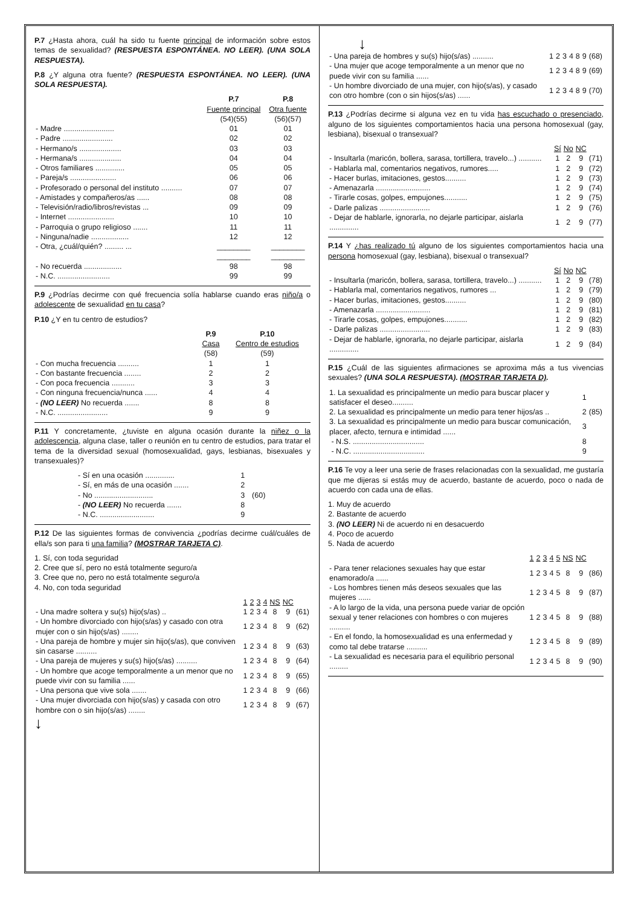P.7 ¿Hasta ahora, cuál ha sido tu fuente principal de información sobre estos temas de sexualidad? (RESPUESTA ESPONTÁNEA. NO LEER). (UNA SOLA RESPUESTA).
P.8 ¿Y alguna otra fuente? (RESPUESTA ESPONTÁNEA. NO LEER). (UNA SOLA RESPUESTA).
| | P.7 Fuente principal (54)(55) | P.8 Otra fuente (56)(57) |
| - Madre ........................ | 01 | 01 |
| - Padre ........................ | 02 | 02 |
| - Hermano/s .................... | 03 | 03 |
| - Hermana/s .................... | 04 | 04 |
| - Otros familiares .............. | 05 | 05 |
| - Pareja/s ...................... | 06 | 06 |
| - Profesorado o personal del instituto .......... | 07 | 07 |
| - Amistades y compañeros/as ...... | 08 | 08 |
| - Televisión/radio/libros/revistas ... | 09 | 09 |
| - Internet ...................... | 10 | 10 |
| - Parroquia o grupo religioso ....... | 11 | 11 |
| - Ninguna/nadie .................. | 12 | 12 |
| - Otra, ¿cuál/quién? ......... ... | ________ | ________ |
| | ________ | ________ |
| - No recuerda .................. | 98 | 98 |
| - N.C. ......................... | 99 | 99 |
P.9 ¿Podrías decirme con qué frecuencia solía hablarse cuando eras niño/a o adolescente de sexualidad en tu casa?
P.10 ¿Y en tu centro de estudios?
| | P.9 Casa (58) | P.10 Centro de estudios (59) |
| - Con mucha frecuencia .......... | 1 | 1 |
| - Con bastante frecuencia ........ | 2 | 2 |
| - Con poca frecuencia ........... | 3 | 3 |
| - Con ninguna frecuencia/nunca ...... | 4 | 4 |
| - (NO LEER) No recuerda ....... | 8 | 8 |
| - N.C. ........................ | 9 | 9 |
P.11 Y concretamente, ¿tuviste en alguna ocasión durante la niñez o la adolescencia, alguna clase, taller o reunión en tu centro de estudios, para tratar el tema de la diversidad sexual (homosexualidad, gays, lesbianas, bisexuales y transexuales)?
| - Sí en una ocasión .............. | 1 | |
| - Sí, en más de una ocasión ....... | 2 | |
| - No ............................ | 3 | (60) |
| - (NO LEER) No recuerda ....... | 8 | |
| - N.C. .......................... | 9 | |
P.12 De las siguientes formas de convivencia ¿podrías decirme cuál/cuáles de ella/s son para ti una familia? (MOSTRAR TARJETA C).
1. Sí, con toda seguridad
2. Cree que sí, pero no está totalmente seguro/a
3. Cree que no, pero no está totalmente seguro/a
4. No, con toda seguridad
| | 1 | 2 | 3 | 4 | NS | NC | |
| - Una madre soltera y su(s) hijo(s/as) .. | 1 | 2 | 3 | 4 | 8 | 9 | (61) |
| - Un hombre divorciado con hijo(s/as) y casado con otra mujer con o sin hijo(s/as) ........ | 1 | 2 | 3 | 4 | 8 | 9 | (62) |
| - Una pareja de hombre y mujer sin hijo(s/as), que conviven sin casarse .......... | 1 | 2 | 3 | 4 | 8 | 9 | (63) |
| - Una pareja de mujeres y su(s) hijo(s/as) .......... | 1 | 2 | 3 | 4 | 8 | 9 | (64) |
| - Un hombre que acoge temporalmente a un menor que no puede vivir con su familia ...... | 1 | 2 | 3 | 4 | 8 | 9 | (65) |
| - Una persona que vive sola ....... | 1 | 2 | 3 | 4 | 8 | 9 | (66) |
| - Una mujer divorciada con hijo(s/as) y casada con otro hombre con o sin hijo(s/as) ........ | 1 | 2 | 3 | 4 | 8 | 9 | (67) |
↓
↓
| - Una pareja de hombres y su(s) hijo(s/as) .......... | 1 | 2 | 3 | 4 | 8 | 9 | (68) |
| - Una mujer que acoge temporalmente a un menor que no puede vivir con su familia ...... | 1 | 2 | 3 | 4 | 8 | 9 | (69) |
| - Un hombre divorciado de una mujer, con hijo(s/as), y casado con otro hombre (con o sin hijos(s/as) ...... | 1 | 2 | 3 | 4 | 8 | 9 | (70) |
P.13 ¿Podrías decirme si alguna vez en tu vida has escuchado o presenciado, alguno de los siguientes comportamientos hacia una persona homosexual (gay, lesbiana), bisexual o transexual?
| | Sí | No | NC | |
| - Insultarla (maricón, bollera, sarasa, tortillera, travelo...) ........... | 1 | 2 | 9 | (71) |
| - Hablarla mal, comentarios negativos, rumores..... | 1 | 2 | 9 | (72) |
| - Hacer burlas, imitaciones, gestos.......... | 1 | 2 | 9 | (73) |
| - Amenazarla .......................... | 1 | 2 | 9 | (74) |
| - Tirarle cosas, golpes, empujones........... | 1 | 2 | 9 | (75) |
| - Darle palizas ........................ | 1 | 2 | 9 | (76) |
| - Dejar de hablarle, ignorarla, no dejarle participar, aislarla .............. | 1 | 2 | 9 | (77) |
P.14 Y ¿has realizado tú alguno de los siguientes comportamientos hacia una persona homosexual (gay, lesbiana), bisexual o transexual?
| | Sí | No | NC | |
| - Insultarla (maricón, bollera, sarasa, tortillera, travelo...) ........... | 1 | 2 | 9 | (78) |
| - Hablarla mal, comentarios negativos, rumores ... | 1 | 2 | 9 | (79) |
| - Hacer burlas, imitaciones, gestos.......... | 1 | 2 | 9 | (80) |
| - Amenazarla .......................... | 1 | 2 | 9 | (81) |
| - Tirarle cosas, golpes, empujones........... | 1 | 2 | 9 | (82) |
| - Darle palizas ........................ | 1 | 2 | 9 | (83) |
| - Dejar de hablarle, ignorarla, no dejarle participar, aislarla .............. | 1 | 2 | 9 | (84) |
P.15 ¿Cuál de las siguientes afirmaciones se aproxima más a tus vivencias sexuales? (UNA SOLA RESPUESTA). (MOSTRAR TARJETA D).
| 1. La sexualidad es principalmente un medio para buscar placer y satisfacer el deseo.......... | 1 | |
| 2. La sexualidad es principalmente un medio para tener hijos/as .. | 2 | (85) |
| 3. La sexualidad es principalmente un medio para buscar comunicación, placer, afecto, ternura e intimidad ...... | 3 | |
| - N.S. .................................. | 8 | |
| - N.C. .................................. | 9 | |
P.16 Te voy a leer una serie de frases relacionadas con la sexualidad, me gustaría que me dijeras si estás muy de acuerdo, bastante de acuerdo, poco o nada de acuerdo con cada una de ellas.
1. Muy de acuerdo
2. Bastante de acuerdo
3. (NO LEER) Ni de acuerdo ni en desacuerdo
4. Poco de acuerdo
5. Nada de acuerdo
| | 1 | 2 | 3 | 4 | 5 | NS | NC | |
| - Para tener relaciones sexuales hay que estar enamorado/a ...... | 1 | 2 | 3 | 4 | 5 | 8 | 9 | (86) |
| - Los hombres tienen más deseos sexuales que las mujeres ...... | 1 | 2 | 3 | 4 | 5 | 8 | 9 | (87) |
| - A lo largo de la vida, una persona puede variar de opción sexual y tener relaciones con hombres o con mujeres .......... | 1 | 2 | 3 | 4 | 5 | 8 | 9 | (88) |
| - En el fondo, la homosexualidad es una enfermedad y como tal debe tratarse .......... | 1 | 2 | 3 | 4 | 5 | 8 | 9 | (89) |
| - La sexualidad es necesaria para el equilibrio personal ......... | 1 | 2 | 3 | 4 | 5 | 8 | 9 | (90) |